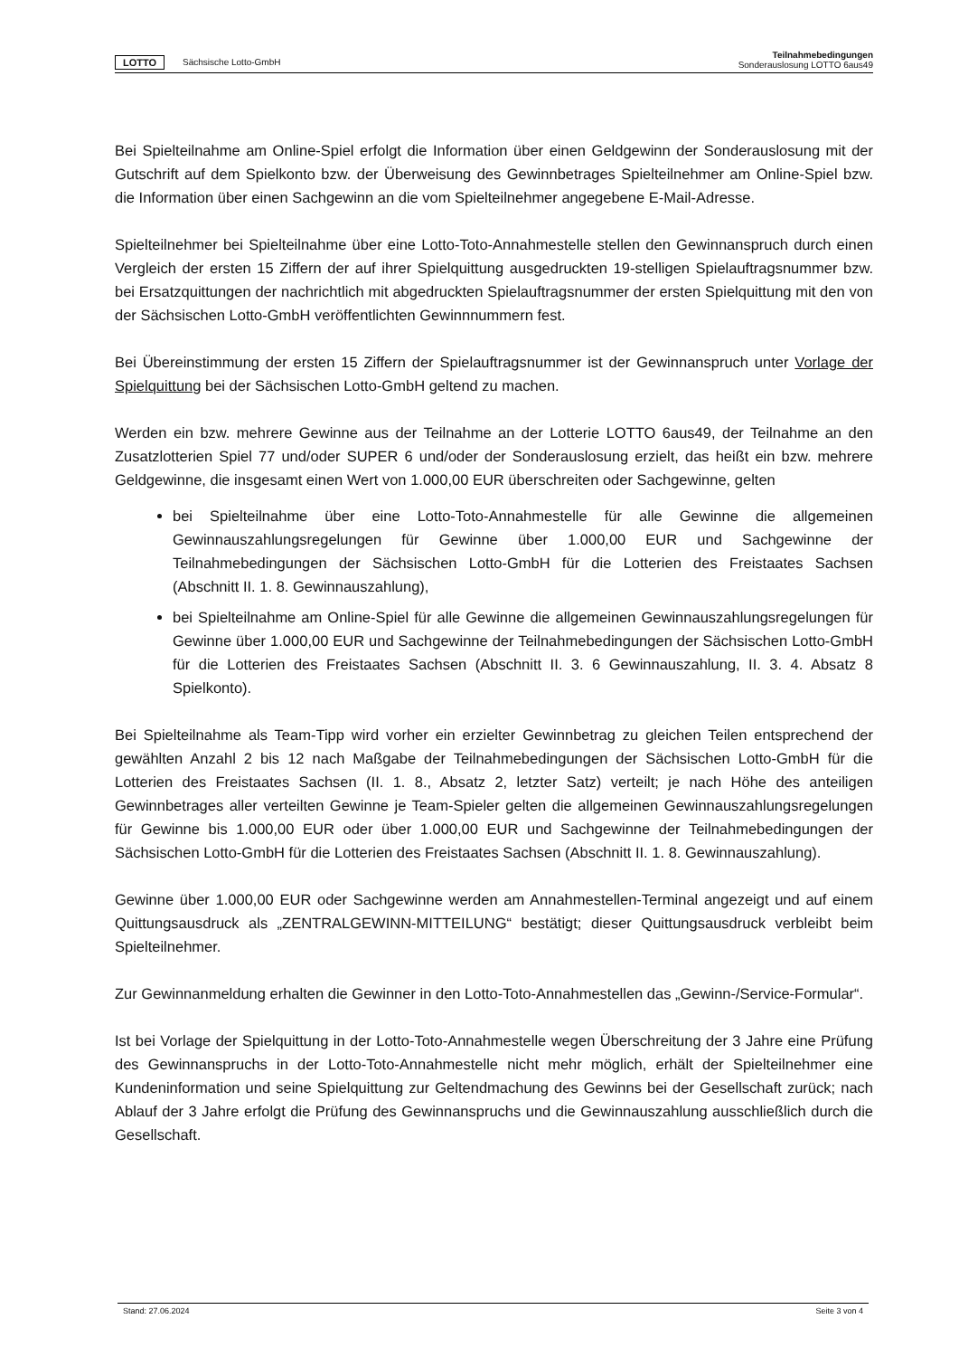LOTTO Sächsische Lotto-GmbH
Teilnahmebedingungen
Sonderauslosung LOTTO 6aus49
Bei Spielteilnahme am Online-Spiel erfolgt die Information über einen Geldgewinn der Sonderauslosung mit der Gutschrift auf dem Spielkonto bzw. der Überweisung des Gewinnbetrages Spielteilnehmer am Online-Spiel bzw. die Information über einen Sachgewinn an die vom Spielteilnehmer angegebene E-Mail-Adresse.
Spielteilnehmer bei Spielteilnahme über eine Lotto-Toto-Annahmestelle stellen den Gewinnanspruch durch einen Vergleich der ersten 15 Ziffern der auf ihrer Spielquittung ausgedruckten 19-stelligen Spielauftragsnummer bzw. bei Ersatzquittungen der nachrichtlich mit abgedruckten Spielauftragsnummer der ersten Spielquittung mit den von der Sächsischen Lotto-GmbH veröffentlichten Gewinnnummern fest.
Bei Übereinstimmung der ersten 15 Ziffern der Spielauftragsnummer ist der Gewinnanspruch unter Vorlage der Spielquittung bei der Sächsischen Lotto-GmbH geltend zu machen.
Werden ein bzw. mehrere Gewinne aus der Teilnahme an der Lotterie LOTTO 6aus49, der Teilnahme an den Zusatzlotterien Spiel 77 und/oder SUPER 6 und/oder der Sonderauslosung erzielt, das heißt ein bzw. mehrere Geldgewinne, die insgesamt einen Wert von 1.000,00 EUR überschreiten oder Sachgewinne, gelten
bei Spielteilnahme über eine Lotto-Toto-Annahmestelle für alle Gewinne die allgemeinen Gewinnauszahlungsregelungen für Gewinne über 1.000,00 EUR und Sachgewinne der Teilnahmebedingungen der Sächsischen Lotto-GmbH für die Lotterien des Freistaates Sachsen (Abschnitt II. 1. 8. Gewinnauszahlung),
bei Spielteilnahme am Online-Spiel für alle Gewinne die allgemeinen Gewinnauszahlungsregelungen für Gewinne über 1.000,00 EUR und Sachgewinne der Teilnahmebedingungen der Sächsischen Lotto-GmbH für die Lotterien des Freistaates Sachsen (Abschnitt II. 3. 6 Gewinnauszahlung, II. 3. 4. Absatz 8 Spielkonto).
Bei Spielteilnahme als Team-Tipp wird vorher ein erzielter Gewinnbetrag zu gleichen Teilen entsprechend der gewählten Anzahl 2 bis 12 nach Maßgabe der Teilnahmebedingungen der Sächsischen Lotto-GmbH für die Lotterien des Freistaates Sachsen (II. 1. 8., Absatz 2, letzter Satz) verteilt; je nach Höhe des anteiligen Gewinnbetrages aller verteilten Gewinne je Team-Spieler gelten die allgemeinen Gewinnauszahlungsregelungen für Gewinne bis 1.000,00 EUR oder über 1.000,00 EUR und Sachgewinne der Teilnahmebedingungen der Sächsischen Lotto-GmbH für die Lotterien des Freistaates Sachsen (Abschnitt II. 1. 8. Gewinnauszahlung).
Gewinne über 1.000,00 EUR oder Sachgewinne werden am Annahmestellen-Terminal angezeigt und auf einem Quittungsausdruck als „ZENTRALGEWINN-MITTEILUNG“ bestätigt; dieser Quittungsausdruck verbleibt beim Spielteilnehmer.
Zur Gewinnanmeldung erhalten die Gewinner in den Lotto-Toto-Annahmestellen das „Gewinn-/Service-Formular“.
Ist bei Vorlage der Spielquittung in der Lotto-Toto-Annahmestelle wegen Überschreitung der 3 Jahre eine Prüfung des Gewinnanspruchs in der Lotto-Toto-Annahmestelle nicht mehr möglich, erhält der Spielteilnehmer eine Kundeninformation und seine Spielquittung zur Geltendmachung des Gewinns bei der Gesellschaft zurück; nach Ablauf der 3 Jahre erfolgt die Prüfung des Gewinnanspruchs und die Gewinnauszahlung ausschließlich durch die Gesellschaft.
Stand: 27.06.2024 Seite 3 von 4